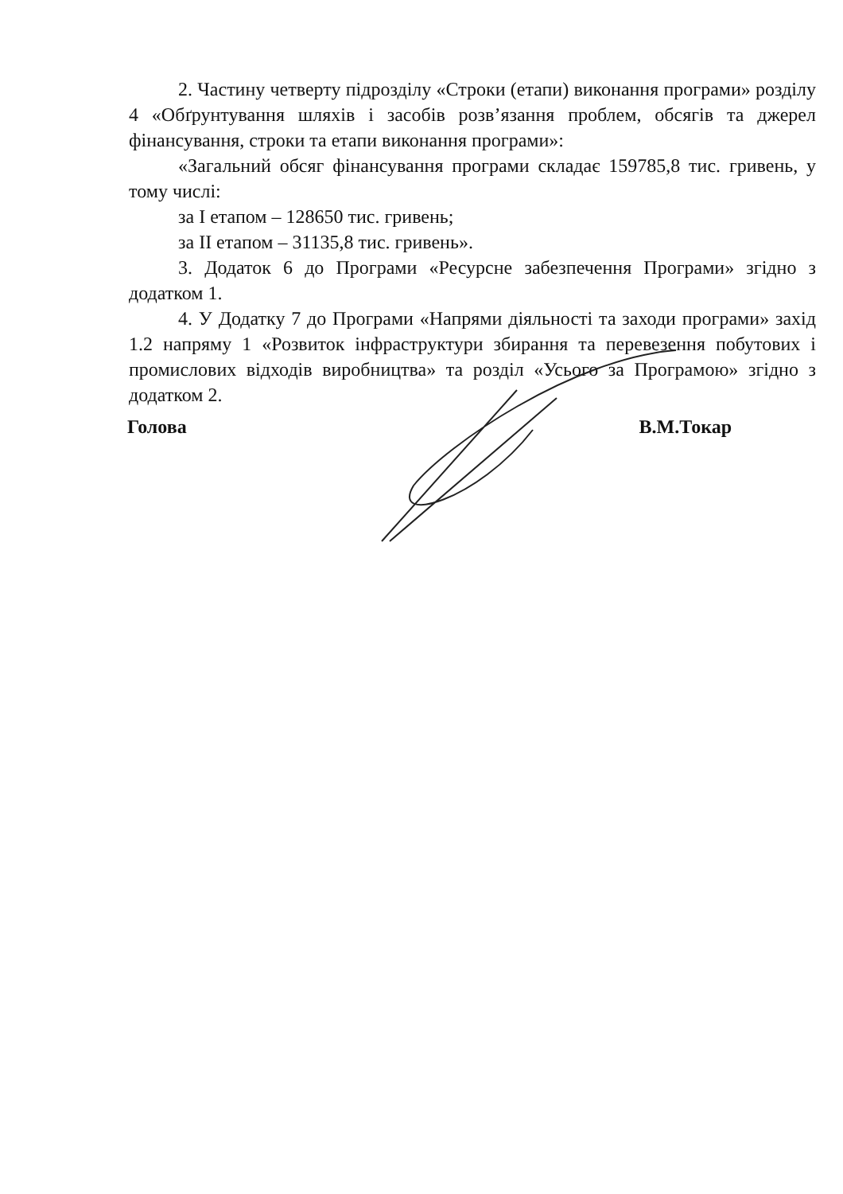2. Частину четверту підрозділу «Строки (етапи) виконання програми» розділу 4 «Обґрунтування шляхів і засобів розв’язання проблем, обсягів та джерел фінансування, строки та етапи виконання програми»:
«Загальний обсяг фінансування програми складає 159785,8 тис. гривень, у тому числі:
за I етапом – 128650 тис. гривень;
за II етапом – 31135,8 тис. гривень».
3. Додаток 6 до Програми «Ресурсне забезпечення Програми» згідно з додатком 1.
4. У Додатку 7 до Програми «Напрями діяльності та заходи програми» захід 1.2 напряму 1 «Розвиток інфраструктури збирання та перевезення побутових і промислових відходів виробництва» та розділ «Усього за Програмою» згідно з додатком 2.
Голова В.М.Токар